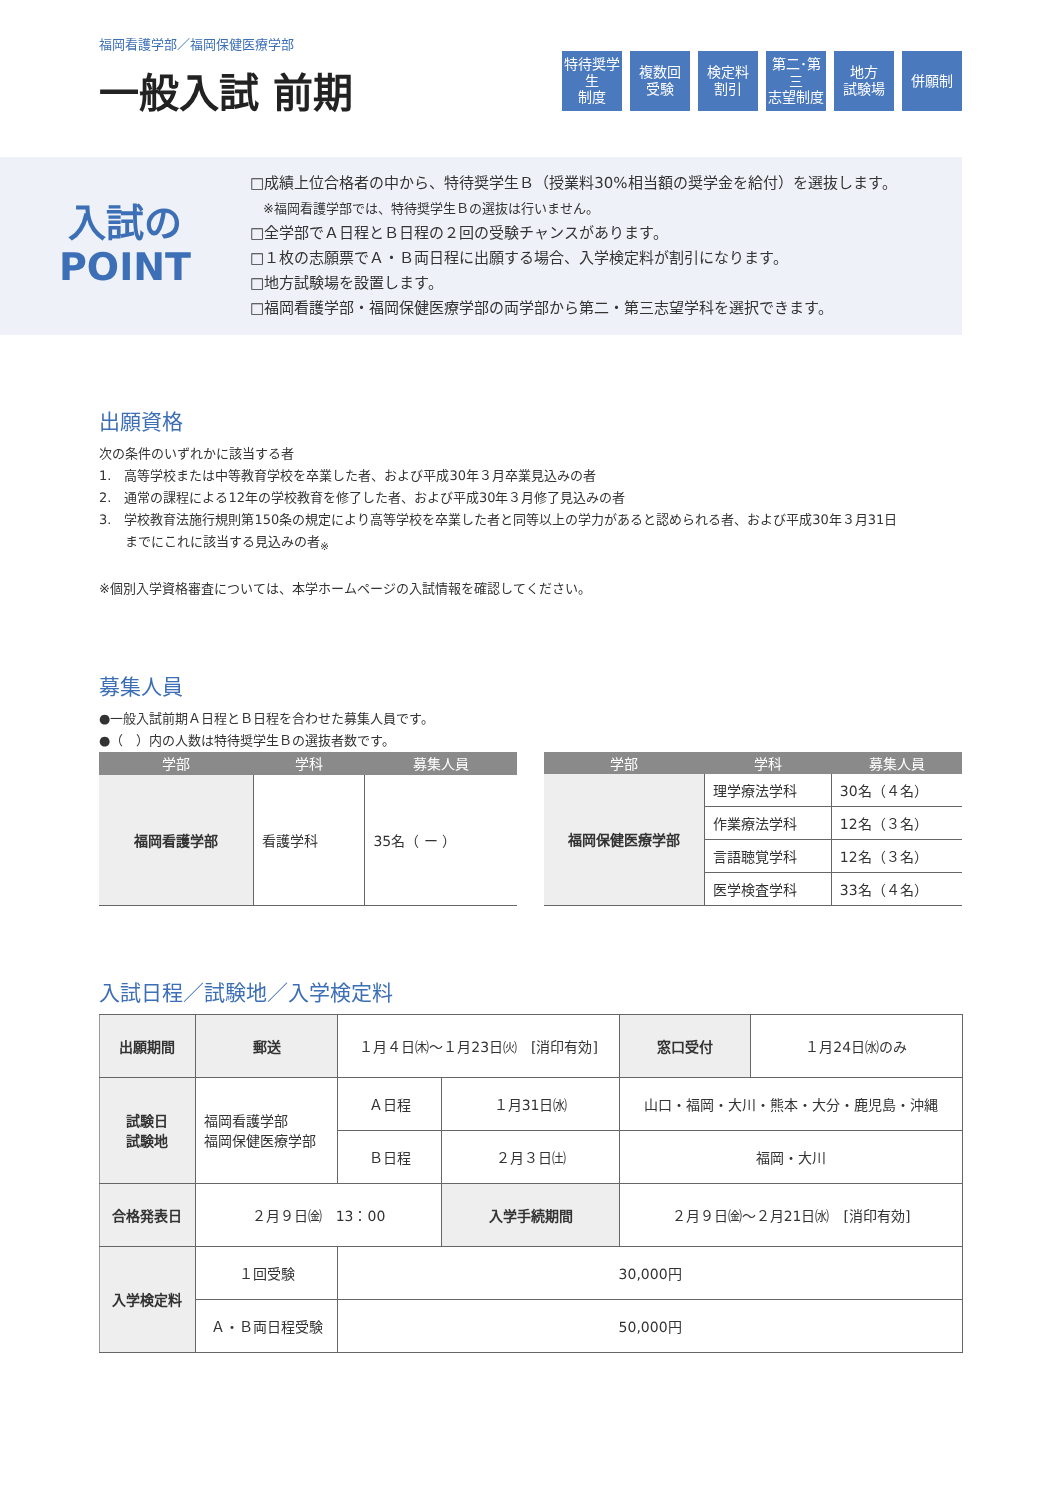福岡看護学部／福岡保健医療学部
一般入試 前期
特待奨学生
制度
複数回
受験
検定料
割引
第二･第三
志望制度
地方
試験場
併願制
入試の
POINT
□成績上位合格者の中から、特待奨学生Ｂ（授業料30%相当額の奨学金を給付）を選抜します。
　※福岡看護学部では、特待奨学生Ｂの選抜は行いません。
□全学部でＡ日程とＢ日程の２回の受験チャンスがあります。
□１枚の志願票でＡ・Ｂ両日程に出願する場合、入学検定料が割引になります。
□地方試験場を設置します。
□福岡看護学部・福岡保健医療学部の両学部から第二・第三志望学科を選択できます。
出願資格
次の条件のいずれかに該当する者
1.　高等学校または中等教育学校を卒業した者、および平成30年３月卒業見込みの者
2.　通常の課程による12年の学校教育を修了した者、および平成30年３月修了見込みの者
3.　学校教育法施行規則第150条の規定により高等学校を卒業した者と同等以上の学力があると認められる者、および平成30年３月31日
　　までにこれに該当する見込みの者<sub>※</sub>
※個別入学資格審査については、本学ホームページの入試情報を確認してください。
募集人員
●一般入試前期Ａ日程とＢ日程を合わせた募集人員です。
●（　）内の人数は特待奨学生Ｂの選抜者数です。
| 学部 | 学科 | 募集人員 |
| --- | --- | --- |
| 福岡看護学部 | 看護学科 | 35名（ ー ） |
| 学部 | 学科 | 募集人員 |
| --- | --- | --- |
| 福岡保健医療学部 | 理学療法学科 | 30名（４名） |
| | 作業療法学科 | 12名（３名） |
| | 言語聴覚学科 | 12名（３名） |
| | 医学検査学科 | 33名（４名） |
入試日程／試験地／入学検定料
| 出願期間 | 郵送 | １月４日㈭〜１月23日㈫ [消印有効] | | | 窓口受付 | １月24日㈬のみ |
| 試験日 試験地 | 福岡看護学部 福岡保健医療学部 | | Ａ日程 | １月31日㈬ | 山口・福岡・大川・熊本・大分・鹿児島・沖縄 | |
| | | | Ｂ日程 | ２月３日㈯ | 福岡・大川 | |
| 合格発表日 | ２月９日㈮ 13：00 | | | 入学手続期間 | ２月９日㈮〜２月21日㈬ [消印有効] | |
| 入学検定料 | １回受験 | | 30,000円 | | | |
| | Ａ・Ｂ両日程受験 | | 50,000円 | | | |